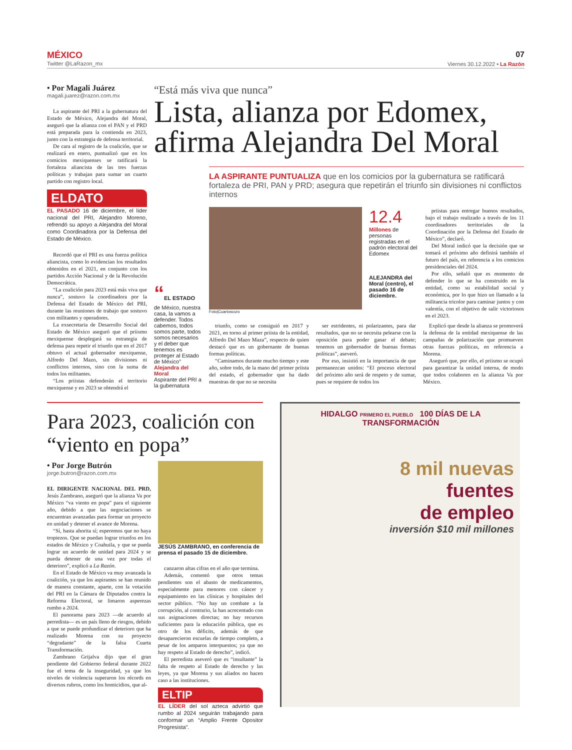MÉXICO
Twitter @LaRazon_mx
07
Viernes 30.12.2022 • La Razón
• Por Magali Juárez
magali.juarez@razon.com.mx
La aspirante del PRI a la gubernatura del Estado de México, Alejandra del Moral, aseguró que la alianza con el PAN y el PRD está preparada para la contienda en 2023, junto con la estrategia de defensa territorial.
De cara al registro de la coalición, que se realizará en enero, puntualizó que en los comicios mexiquenses se ratificará la fortaleza aliancista de las tres fuerzas políticas y trabajan para sumar un cuarto partido con registro local.
ELDATO
EL PASADO 16 de diciembre, el líder nacional del PRI, Alejandro Moreno, refrendó su apoyo a Alejandra del Moral como Coordinadora por la Defensa del Estado de México.
Recordó que el PRI es una fuerza política aliancista, como lo evidencian los resultados obtenidos en el 2021, en conjunto con los partidos Acción Nacional y de la Revolución Democrática.
“La coalición para 2023 está más viva que nunca”, sostuvo la coordinadora por la Defensa del Estado de México del PRI, durante las reuniones de trabajo que sostuvo con militantes y operadores.
La exsecretaria de Desarrollo Social del Estado de México aseguró que el priismo mexiquense desplegará su estrategia de defensa para repetir el triunfo que en el 2017 obtuvo el actual gobernador mexiquense, Alfredo Del Mazo, sin divisiones ni conflictos internos, sino con la suma de todos los militantes.
“Los priistas defenderán el territorio mexiquense y en 2023 se obtendrá el
“Está más viva que nunca”
Lista, alianza por Edomex, afirma Alejandra Del Moral
LA ASPIRANTE PUNTUALIZA que en los comicios por la gubernatura se ratificará fortaleza de PRI, PAN y PRD; asegura que repetirán el triunfo sin divisiones ni conflictos internos
“EL ESTADO de México, nuestra casa, la vamos a defender. Todos cabemos, todos somos parte, todos somos necesarios y el deber que tenemos es proteger al Estado de México”
Alejandra del Moral
Aspirante del PRI a la gubernatura
Foto|Cuartoscuro
12.4
Millones de personas registradas en el padrón electoral del Edomex
ALEJANDRA del Moral (centro), el pasado 16 de diciembre.
priistas para entregar buenos resultados, bajo el trabajo realizado a través de los 11 coordinadores territoriales de la Coordinación por la Defensa del Estado de México”, declaró.
Del Moral indicó que la decisión que se tomará el próximo año definirá también el futuro del país, en referencia a los comicios presidenciales del 2024.
Por ello, señaló que es momento de defender lo que se ha construido en la entidad, como su estabilidad social y económica, por lo que hizo un llamado a la militancia tricolor para caminar juntos y con valentía, con el objetivo de salir victoriosos en el 2023.
triunfo, como se consiguió en 2017 y 2021, en torno al primer priista de la entidad, Alfredo Del Mazo Maza”, respecto de quien destacó que es un gobernante de buenas formas políticas.
“Caminamos durante mucho tiempo y este año, sobre todo, de la mano del primer priista del estado, el gobernador que ha dado muestras de que no se necesita
ser estridentes, ni polarizantes, para dar resultados, que no se necesita pelearse con la oposición para poder ganar el debate; tenemos un gobernador de buenas formas políticas”, aseveró.
Por eso, insistió en la importancia de que permanezcan unidos: “El proceso electoral del próximo año será de respeto y de sumar, pues se requiere de todos los
Explicó que desde la alianza se promoverá la defensa de la entidad mexiquense de las campañas de polarización que promueven otras fuerzas políticas, en referencia a Morena.
Aseguró que, por ello, el priismo se ocupó para garantizar la unidad interna, de modo que todos colaboren en la alianza Va por México.
Para 2023, coalición con “viento en popa”
• Por Jorge Butrón
jorge.butron@razon.com.mx
EL DIRIGENTE NACIONAL DEL PRD, Jesús Zambrano, aseguró que la alianza Va por México “va viento en popa” para el siguiente año, debido a que las negociaciones se encuentran avanzadas para formar un proyecto en unidad y detener el avance de Morena.
“Sí, hasta ahorita sí; esperemos que no haya tropiezos. Que se puedan lograr triunfos en los estados de México y Coahuila, y que se pueda lograr un acuerdo de unidad para 2024 y se pueda detener de una vez por todas el deterioro”, explicó a La Razón.
En el Estado de México va muy avanzada la coalición, ya que los aspirantes se han reunido de manera constante, aparte, con la votación del PRI en la Cámara de Diputados contra la Reforma Electoral, se limaron asperezas rumbo a 2024.
El panorama para 2023 —de acuerdo al perredista— es un país lleno de riesgos, debido a que se puede profundizar el deterioro que ha realizado Morena con su proyecto “degradante” de la falsa Cuarta Transformación.
Zambrano Grijalva dijo que el gran pendiente del Gobierno federal durante 2022 fue el tema de la inseguridad, ya que los niveles de violencia superaron los récords en diversos rubros, como los homicidios, que al-
JESÚS ZAMBRANO, en conferencia de prensa el pasado 15 de diciembre.
canzaron altas cifras en el año que termina.
Además, comentó que otros temas pendientes son el abasto de medicamentos, especialmente para menores con cáncer y equipamiento en las clínicas y hospitales del sector público. “No hay un combate a la corrupción, al contrario, la han acrecentado con sus asignaciones directas; no hay recursos suficientes para la educación pública, que es otro de los déficits, además de que desaparecieron escuelas de tiempo completo, a pesar de los amparos interpuestos; ya que no hay respeto al Estado de derecho”, indicó.
El perredista aseveró que es “insultante” la falta de respeto al Estado de derecho y las leyes, ya que Morena y sus aliados no hacen caso a las instituciones.
ELTIP
EL LÍDER del sol azteca advirtió que rumbo al 2024 seguirán trabajando para conformar un “Amplio Frente Opositor Progresista”.
HIDALGO PRIMERO EL PUEBLO 100 DÍAS DE LA TRANSFORMACIÓN
8 mil nuevas
fuentes
de empleo
inversión $10 mil millones